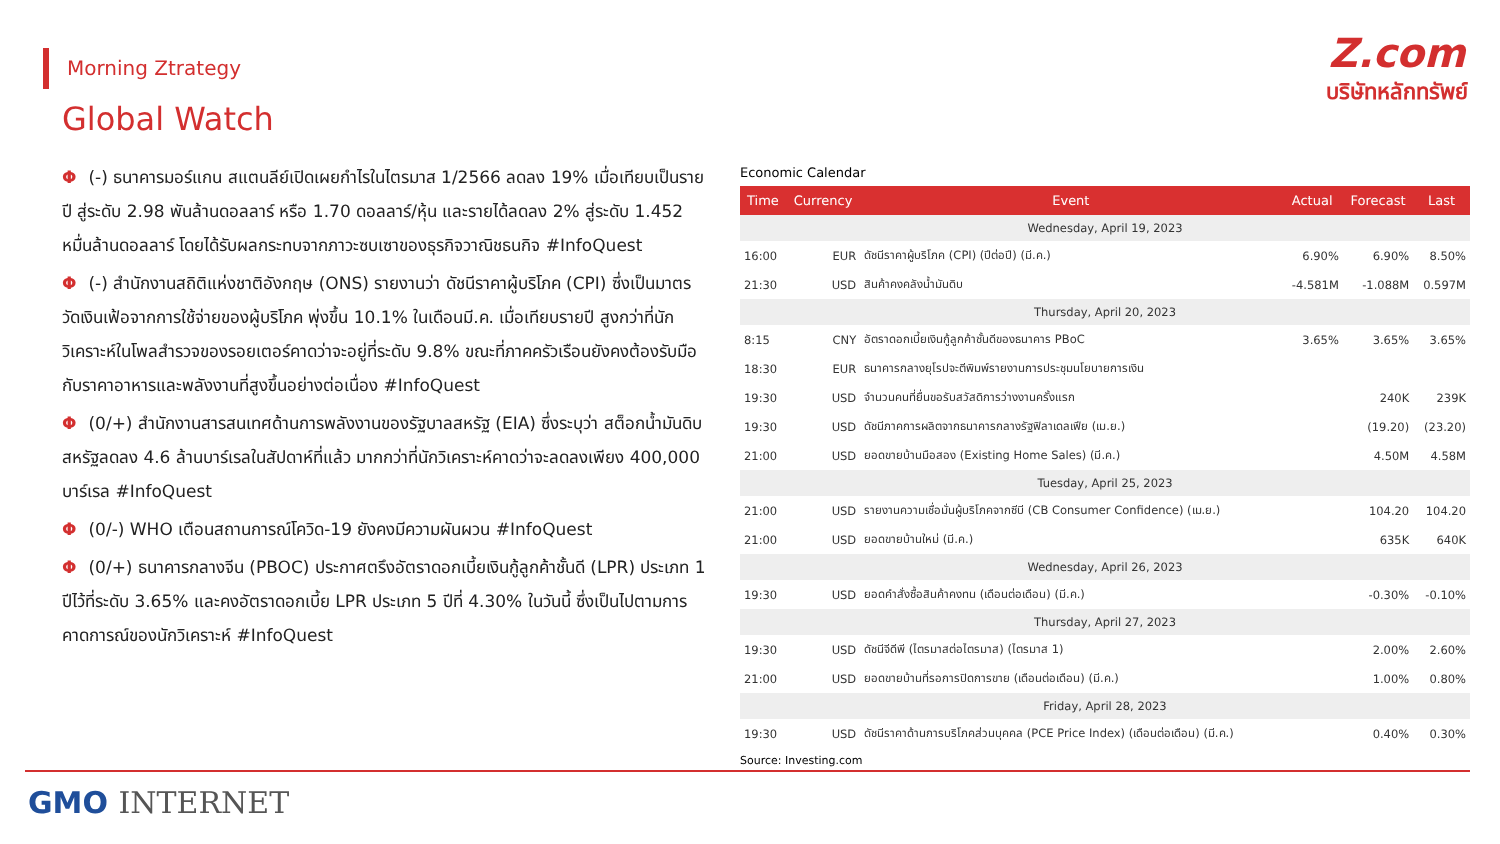Morning Ztrategy
Z.com
บริษัทหลักทรัพย์
Global Watch
Φ (-) ธนาคารมอร์แกน สแตนลีย์เปิดเผยกำไรในไตรมาส 1/2566 ลดลง 19% เมื่อเทียบเป็นรายปี สู่ระดับ 2.98 พันล้านดอลลาร์ หรือ 1.70 ดอลลาร์/หุ้น และรายได้ลดลง 2% สู่ระดับ 1.452 หมื่นล้านดอลลาร์ โดยได้รับผลกระทบจากภาวะซบเซาของธุรกิจวาณิชธนกิจ #InfoQuest
Φ (-) สำนักงานสถิติแห่งชาติอังกฤษ (ONS) รายงานว่า ดัชนีราคาผู้บริโภค (CPI) ซึ่งเป็นมาตรวัดเงินเฟ้อจากการใช้จ่ายของผู้บริโภค พุ่งขึ้น 10.1% ในเดือนมี.ค. เมื่อเทียบรายปี สูงกว่าที่นักวิเคราะห์ในโพลสำรวจของรอยเตอร์คาดว่าจะอยู่ที่ระดับ 9.8% ขณะที่ภาคครัวเรือนยังคงต้องรับมือกับราคาอาหารและพลังงานที่สูงขึ้นอย่างต่อเนื่อง #InfoQuest
Φ (0/+) สำนักงานสารสนเทศด้านการพลังงานของรัฐบาลสหรัฐ (EIA) ซึ่งระบุว่า สต็อกน้ำมันดิบสหรัฐลดลง 4.6 ล้านบาร์เรลในสัปดาห์ที่แล้ว มากกว่าที่นักวิเคราะห์คาดว่าจะลดลงเพียง 400,000 บาร์เรล #InfoQuest
Φ (0/-) WHO เตือนสถานการณ์โควิด-19 ยังคงมีความผันผวน #InfoQuest
Φ (0/+) ธนาคารกลางจีน (PBOC) ประกาศตรึงอัตราดอกเบี้ยเงินกู้ลูกค้าชั้นดี (LPR) ประเภท 1 ปีไว้ที่ระดับ 3.65% และคงอัตราดอกเบี้ย LPR ประเภท 5 ปีที่ 4.30% ในวันนี้ ซึ่งเป็นไปตามการคาดการณ์ของนักวิเคราะห์ #InfoQuest
Economic Calendar
| Time | Currency | Event | Actual | Forecast | Last |
| --- | --- | --- | --- | --- | --- |
| Wednesday, April 19, 2023 | | | | | |
| 16:00 | EUR | ดัชนีราคาผู้บริโภค (CPI) (ปีต่อปี) (มี.ค.) | 6.90% | 6.90% | 8.50% |
| 21:30 | USD | สินค้าคงคลังน้ำมันดิบ | -4.581M | -1.088M | 0.597M |
| Thursday, April 20, 2023 | | | | | |
| 8:15 | CNY | อัตราดอกเบี้ยเงินกู้ลูกค้าชั้นดีของธนาคาร PBoC | 3.65% | 3.65% | 3.65% |
| 18:30 | EUR | ธนาคารกลางยุโรปจะตีพิมพ์รายงานการประชุมนโยบายการเงิน | | | |
| 19:30 | USD | จำนวนคนที่ยื่นขอรับสวัสดิการว่างงานครั้งแรก | | 240K | 239K |
| 19:30 | USD | ดัชนีภาคการผลิตจากธนาคารกลางรัฐฟิลาเดลเฟีย (เม.ย.) | | (19.20) | (23.20) |
| 21:00 | USD | ยอดขายบ้านมือสอง (Existing Home Sales) (มี.ค.) | | 4.50M | 4.58M |
| Tuesday, April 25, 2023 | | | | | |
| 21:00 | USD | รายงานความเชื่อมั่นผู้บริโภคจากซีบี (CB Consumer Confidence) (เม.ย.) | | 104.20 | 104.20 |
| 21:00 | USD | ยอดขายบ้านใหม่ (มี.ค.) | | 635K | 640K |
| Wednesday, April 26, 2023 | | | | | |
| 19:30 | USD | ยอดคำสั่งซื้อสินค้าคงทน (เดือนต่อเดือน) (มี.ค.) | | -0.30% | -0.10% |
| Thursday, April 27, 2023 | | | | | |
| 19:30 | USD | ดัชนีจีดีพี (ไตรมาสต่อไตรมาส) (ไตรมาส 1) | | 2.00% | 2.60% |
| 21:00 | USD | ยอดขายบ้านที่รอการปิดการขาย (เดือนต่อเดือน) (มี.ค.) | | 1.00% | 0.80% |
| Friday, April 28, 2023 | | | | | |
| 19:30 | USD | ดัชนีราคาด้านการบริโภคส่วนบุคคล (PCE Price Index) (เดือนต่อเดือน) (มี.ค.) | | 0.40% | 0.30% |
Source: Investing.com
GMO INTERNET